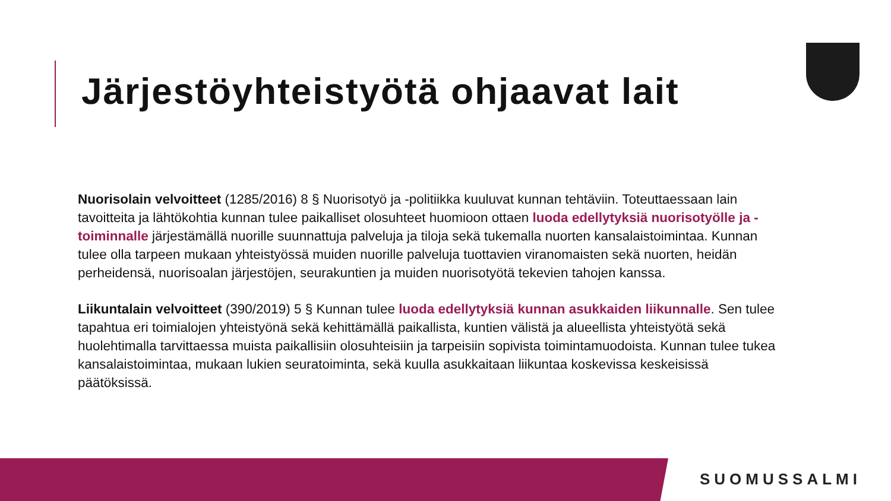Järjestöyhteistyötä ohjaavat lait
Nuorisolain velvoitteet (1285/2016) 8 § Nuorisotyö ja -politiikka kuuluvat kunnan tehtäviin. Toteuttaessaan lain tavoitteita ja lähtökohtia kunnan tulee paikalliset olosuhteet huomioon ottaen luoda edellytyksiä nuorisotyölle ja -toiminnalle järjestämällä nuorille suunnattuja palveluja ja tiloja sekä tukemalla nuorten kansalaistoimintaa. Kunnan tulee olla tarpeen mukaan yhteistyössä muiden nuorille palveluja tuottavien viranomaisten sekä nuorten, heidän perheidensä, nuorisoalan järjestöjen, seurakuntien ja muiden nuorisotyötä tekevien tahojen kanssa.
Liikuntalain velvoitteet (390/2019) 5 § Kunnan tulee luoda edellytyksiä kunnan asukkaiden liikunnalle. Sen tulee tapahtua eri toimialojen yhteistyönä sekä kehittämällä paikallista, kuntien välistä ja alueellista yhteistyötä sekä huolehtimalla tarvittaessa muista paikallisiin olosuhteisiin ja tarpeisiin sopivista toimintamuodoista. Kunnan tulee tukea kansalaistoimintaa, mukaan lukien seuratoiminta, sekä kuulla asukkaitaan liikuntaa koskevissa keskeisissä päätöksissä.
SUOMUSSALMI